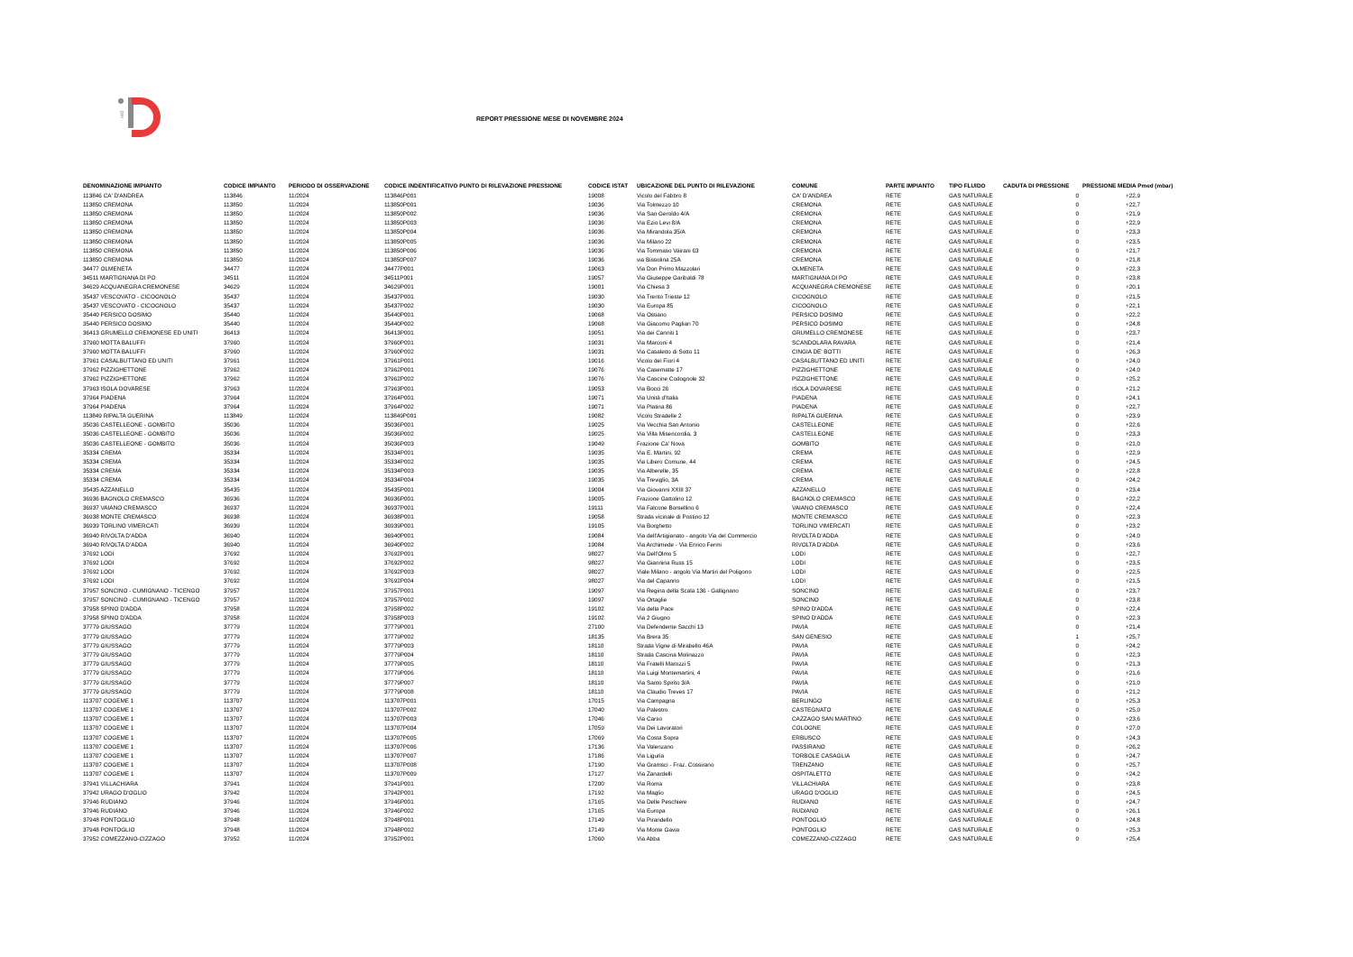reti
REPORT PRESSIONE MESE DI NOVEMBRE 2024
| DENOMINAZIONE IMPIANTO | CODICE IMPIANTO | PERIODO DI OSSERVAZIONE | CODICE INDENTIFICATIVO PUNTO DI RILEVAZIONE PRESSIONE | CODICE ISTAT | UBICAZIONE DEL PUNTO DI RILEVAZIONE | COMUNE | PARTE IMPIANTO | TIPO FLUIDO | CADUTA DI PRESSIONE | PRESSIONE MEDIA Pmed (mbar) |
| --- | --- | --- | --- | --- | --- | --- | --- | --- | --- | --- |
| 113846 CA' D'ANDREA | 113846 | 11/2024 | 113846P001 | 19008 | Vicolo del Fabbro 8 | CA' D'ANDREA | RETE | GAS NATURALE | 0 | +22,9 |
| 113850 CREMONA | 113850 | 11/2024 | 113850P001 | 19036 | Via Tolmezzo 10 | CREMONA | RETE | GAS NATURALE | 0 | +22,7 |
| 113850 CREMONA | 113850 | 11/2024 | 113850P002 | 19036 | Via San Geroldo 4/A | CREMONA | RETE | GAS NATURALE | 0 | +21,9 |
| 113850 CREMONA | 113850 | 11/2024 | 113850P003 | 19036 | Via Ezio Levi 8/A | CREMONA | RETE | GAS NATURALE | 0 | +22,9 |
| 113850 CREMONA | 113850 | 11/2024 | 113850P004 | 19036 | Via Mirandola 35/A | CREMONA | RETE | GAS NATURALE | 0 | +23,3 |
| 113850 CREMONA | 113850 | 11/2024 | 113850P005 | 19036 | Via Milano 22 | CREMONA | RETE | GAS NATURALE | 0 | +23,5 |
| 113850 CREMONA | 113850 | 11/2024 | 113850P006 | 19036 | Via Tommaso Vairani 63 | CREMONA | RETE | GAS NATURALE | 0 | +21,7 |
| 113850 CREMONA | 113850 | 11/2024 | 113850P007 | 19036 | via Bissolina 25A | CREMONA | RETE | GAS NATURALE | 0 | +21,8 |
| 34477 OLMENETA | 34477 | 11/2024 | 34477P001 | 19063 | Via Don Primo Mazzolari | OLMENETA | RETE | GAS NATURALE | 0 | +22,3 |
| 34511 MARTIGNANA DI PO | 34511 | 11/2024 | 34511P001 | 19057 | Via Giuseppe Garibaldi 78 | MARTIGNANA DI PO | RETE | GAS NATURALE | 0 | +23,8 |
| 34629 ACQUANEGRA CREMONESE | 34629 | 11/2024 | 34629P001 | 19001 | Via Chiesa 3 | ACQUANEGRA CREMONESE | RETE | GAS NATURALE | 0 | +20,1 |
| 35437 VESCOVATO - CICOGNOLO | 35437 | 11/2024 | 35437P001 | 19030 | Via Trento Trieste 12 | CICOGNOLO | RETE | GAS NATURALE | 0 | +21,5 |
| 35437 VESCOVATO - CICOGNOLO | 35437 | 11/2024 | 35437P002 | 19030 | Via Europa 85 | CICOGNOLO | RETE | GAS NATURALE | 0 | +22,1 |
| 35440 PERSICO DOSIMO | 35440 | 11/2024 | 35440P001 | 19068 | Via Ostiano | PERSICO DOSIMO | RETE | GAS NATURALE | 0 | +22,2 |
| 35440 PERSICO DOSIMO | 35440 | 11/2024 | 35440P002 | 19068 | Via Giacomo Pagliari 70 | PERSICO DOSIMO | RETE | GAS NATURALE | 0 | +24,8 |
| 36413 GRUMELLO CREMONESE ED UNITI | 36413 | 11/2024 | 36413P001 | 19051 | Via dei Canniti 1 | GRUMELLO CREMONESE | RETE | GAS NATURALE | 0 | +23,7 |
| 37960 MOTTA BALUFFI | 37960 | 11/2024 | 37960P001 | 19031 | Via Marconi 4 | SCANDOLARA RAVARA | RETE | GAS NATURALE | 0 | +21,4 |
| 37960 MOTTA BALUFFI | 37960 | 11/2024 | 37960P002 | 19031 | Via Casaletto di Sotto 11 | CINGIA DE' BOTTI | RETE | GAS NATURALE | 0 | +26,3 |
| 37961 CASALBUTTANO ED UNITI | 37961 | 11/2024 | 37961P001 | 19016 | Vicolo dei Fiori 4 | CASALBUTTANO ED UNITI | RETE | GAS NATURALE | 0 | +24,0 |
| 37962 PIZZIGHETTONE | 37962 | 11/2024 | 37962P001 | 19076 | Via Casematte 17 | PIZZIGHETTONE | RETE | GAS NATURALE | 0 | +24,0 |
| 37962 PIZZIGHETTONE | 37962 | 11/2024 | 37962P002 | 19076 | Via Cascine Codognole 32 | PIZZIGHETTONE | RETE | GAS NATURALE | 0 | +25,2 |
| 37963 ISOLA DOVARESE | 37963 | 11/2024 | 37963P001 | 19053 | Via Bocci 26 | ISOLA DOVARESE | RETE | GAS NATURALE | 0 | +21,2 |
| 37964 PIADENA | 37964 | 11/2024 | 37964P001 | 19071 | Via Unità d'Italia | PIADENA | RETE | GAS NATURALE | 0 | +24,1 |
| 37964 PIADENA | 37964 | 11/2024 | 37964P002 | 19071 | Via Platina 86 | PIADENA | RETE | GAS NATURALE | 0 | +22,7 |
| 113849 RIPALTA GUERINA | 113849 | 11/2024 | 113849P001 | 19082 | Vicolo Stradelle 2 | RIPALTA GUERINA | RETE | GAS NATURALE | 0 | +23,9 |
| 35036 CASTELLEONE - GOMBITO | 35036 | 11/2024 | 35036P001 | 19025 | Via Vecchia San Antonio | CASTELLEONE | RETE | GAS NATURALE | 0 | +22,6 |
| 35036 CASTELLEONE - GOMBITO | 35036 | 11/2024 | 35036P002 | 19025 | Via Villa Misericordia, 3 | CASTELLEONE | RETE | GAS NATURALE | 0 | +23,3 |
| 35036 CASTELLEONE - GOMBITO | 35036 | 11/2024 | 35036P003 | 19049 | Frazione Ca' Nova | GOMBITO | RETE | GAS NATURALE | 0 | +21,0 |
| 35334 CREMA | 35334 | 11/2024 | 35334P001 | 19035 | Via E. Martini, 92 | CREMA | RETE | GAS NATURALE | 0 | +22,9 |
| 35334 CREMA | 35334 | 11/2024 | 35334P002 | 19035 | Via Libero Comune, 44 | CREMA | RETE | GAS NATURALE | 0 | +24,5 |
| 35334 CREMA | 35334 | 11/2024 | 35334P003 | 19035 | Via Alberelle, 35 | CREMA | RETE | GAS NATURALE | 0 | +22,8 |
| 35334 CREMA | 35334 | 11/2024 | 35334P004 | 19035 | Via Treviglio, 3A | CREMA | RETE | GAS NATURALE | 0 | +24,2 |
| 35435 AZZANELLO | 35435 | 11/2024 | 35435P001 | 19004 | Via Giovanni XXIII 37 | AZZANELLO | RETE | GAS NATURALE | 0 | +23,4 |
| 36936 BAGNOLO CREMASCO | 36936 | 11/2024 | 36936P001 | 19005 | Frazione Gattolino 12 | BAGNOLO CREMASCO | RETE | GAS NATURALE | 0 | +22,2 |
| 36937 VAIANO CREMASCO | 36937 | 11/2024 | 36937P001 | 19111 | Via Falcone Borsellino 6 | VAIANO CREMASCO | RETE | GAS NATURALE | 0 | +22,4 |
| 36938 MONTE CREMASCO | 36938 | 11/2024 | 36938P001 | 19058 | Strada vicinale di Postino 12 | MONTE CREMASCO | RETE | GAS NATURALE | 0 | +22,3 |
| 36939 TORLINO VIMERCATI | 36939 | 11/2024 | 36939P001 | 19105 | Via Borghetto | TORLINO VIMERCATI | RETE | GAS NATURALE | 0 | +23,2 |
| 36940 RIVOLTA D'ADDA | 36940 | 11/2024 | 36940P001 | 19084 | Via dell'Artigianato - angolo Via del Commercio | RIVOLTA D'ADDA | RETE | GAS NATURALE | 0 | +24,0 |
| 36940 RIVOLTA D'ADDA | 36940 | 11/2024 | 36940P002 | 19084 | Via Archimede - Via Enrico Fermi | RIVOLTA D'ADDA | RETE | GAS NATURALE | 0 | +23,6 |
| 37692 LODI | 37692 | 11/2024 | 37692P001 | 98027 | Via Dell'Olmo 5 | LODI | RETE | GAS NATURALE | 0 | +22,7 |
| 37692 LODI | 37692 | 11/2024 | 37692P002 | 98027 | Via Giannina Russ 15 | LODI | RETE | GAS NATURALE | 0 | +23,5 |
| 37692 LODI | 37692 | 11/2024 | 37692P003 | 98027 | Viale Milano - angolo Via Martiri del Poligono | LODI | RETE | GAS NATURALE | 0 | +22,5 |
| 37692 LODI | 37692 | 11/2024 | 37692P004 | 98027 | Via del Capanno | LODI | RETE | GAS NATURALE | 0 | +21,5 |
| 37957 SONCINO - CUMIGNANO - TICENGO | 37957 | 11/2024 | 37957P001 | 19097 | Via Regina della Scala 136 - Gallignano | SONCINO | RETE | GAS NATURALE | 0 | +23,7 |
| 37957 SONCINO - CUMIGNANO - TICENGO | 37957 | 11/2024 | 37957P002 | 19097 | Via Ortaglie | SONCINO | RETE | GAS NATURALE | 0 | +23,8 |
| 37958 SPINO D'ADDA | 37958 | 11/2024 | 37958P002 | 19102 | Via della Pace | SPINO D'ADDA | RETE | GAS NATURALE | 0 | +22,4 |
| 37958 SPINO D'ADDA | 37958 | 11/2024 | 37958P003 | 19102 | Via 2 Giugno | SPINO D'ADDA | RETE | GAS NATURALE | 0 | +22,3 |
| 37779 GIUSSAGO | 37779 | 11/2024 | 37779P001 | 27100 | Via Defendente Sacchi 13 | PAVIA | RETE | GAS NATURALE | 0 | +21,4 |
| 37779 GIUSSAGO | 37779 | 11/2024 | 37779P002 | 18135 | Via Brera 35 | SAN GENESIO | RETE | GAS NATURALE | 1 | +25,7 |
| 37779 GIUSSAGO | 37779 | 11/2024 | 37779P003 | 18110 | Strada Vigne di Mirabello 46A | PAVIA | RETE | GAS NATURALE | 0 | +24,2 |
| 37779 GIUSSAGO | 37779 | 11/2024 | 37779P004 | 18110 | Strada Cascina Molinazzo | PAVIA | RETE | GAS NATURALE | 0 | +22,3 |
| 37779 GIUSSAGO | 37779 | 11/2024 | 37779P005 | 18110 | Via Fratelli Marozzi 5 | PAVIA | RETE | GAS NATURALE | 0 | +21,3 |
| 37779 GIUSSAGO | 37779 | 11/2024 | 37779P006 | 18110 | Via Luigi Montemartini, 4 | PAVIA | RETE | GAS NATURALE | 0 | +21,6 |
| 37779 GIUSSAGO | 37779 | 11/2024 | 37779P007 | 18110 | Via Santo Spirito 3/A | PAVIA | RETE | GAS NATURALE | 0 | +21,0 |
| 37779 GIUSSAGO | 37779 | 11/2024 | 37779P008 | 18110 | Via Claudio Treves 17 | PAVIA | RETE | GAS NATURALE | 0 | +21,2 |
| 113707 COGEME 1 | 113707 | 11/2024 | 113707P001 | 17015 | Via Campagna | BERLINGO | RETE | GAS NATURALE | 0 | +25,3 |
| 113707 COGEME 1 | 113707 | 11/2024 | 113707P002 | 17040 | Via Palestro | CASTEGNATO | RETE | GAS NATURALE | 0 | +25,0 |
| 113707 COGEME 1 | 113707 | 11/2024 | 113707P003 | 17046 | Via Carso | CAZZAGO SAN MARTINO | RETE | GAS NATURALE | 0 | +23,6 |
| 113707 COGEME 1 | 113707 | 11/2024 | 113707P004 | 17059 | Via Dei Lavoratori | COLOGNE | RETE | GAS NATURALE | 0 | +27,0 |
| 113707 COGEME 1 | 113707 | 11/2024 | 113707P005 | 17069 | Via Costa Sopra | ERBUSCO | RETE | GAS NATURALE | 0 | +24,3 |
| 113707 COGEME 1 | 113707 | 11/2024 | 113707P006 | 17136 | Via Valenzano | PASSIRANO | RETE | GAS NATURALE | 0 | +26,2 |
| 113707 COGEME 1 | 113707 | 11/2024 | 113707P007 | 17186 | Via Liguria | TORBOLE CASAGLIA | RETE | GAS NATURALE | 0 | +24,7 |
| 113707 COGEME 1 | 113707 | 11/2024 | 113707P008 | 17190 | Via Gramsci - Fraz. Cossirano | TRENZANO | RETE | GAS NATURALE | 0 | +25,7 |
| 113707 COGEME 1 | 113707 | 11/2024 | 113707P009 | 17127 | Via Zanardelli | OSPITALETTO | RETE | GAS NATURALE | 0 | +24,2 |
| 37941 VILLACHIARA | 37941 | 11/2024 | 37941P001 | 17200 | Via Roma | VILLACHIARA | RETE | GAS NATURALE | 0 | +23,8 |
| 37942 URAGO D'OGLIO | 37942 | 11/2024 | 37942P001 | 17192 | Via Maglio | URAGO D'OGLIO | RETE | GAS NATURALE | 0 | +24,5 |
| 37946 RUDIANO | 37946 | 11/2024 | 37946P001 | 17165 | Via Delle Peschiere | RUDIANO | RETE | GAS NATURALE | 0 | +24,7 |
| 37946 RUDIANO | 37946 | 11/2024 | 37946P002 | 17165 | Via Europa | RUDIANO | RETE | GAS NATURALE | 0 | +26,1 |
| 37948 PONTOGLIO | 37948 | 11/2024 | 37948P001 | 17149 | Via Pirandello | PONTOGLIO | RETE | GAS NATURALE | 0 | +24,8 |
| 37948 PONTOGLIO | 37948 | 11/2024 | 37948P002 | 17149 | Via Monte Gavia | PONTOGLIO | RETE | GAS NATURALE | 0 | +25,3 |
| 37952 COMEZZANO-CIZZAGO | 37952 | 11/2024 | 37952P001 | 17060 | Via Abba | COMEZZANO-CIZZAGO | RETE | GAS NATURALE | 0 | +25,4 |